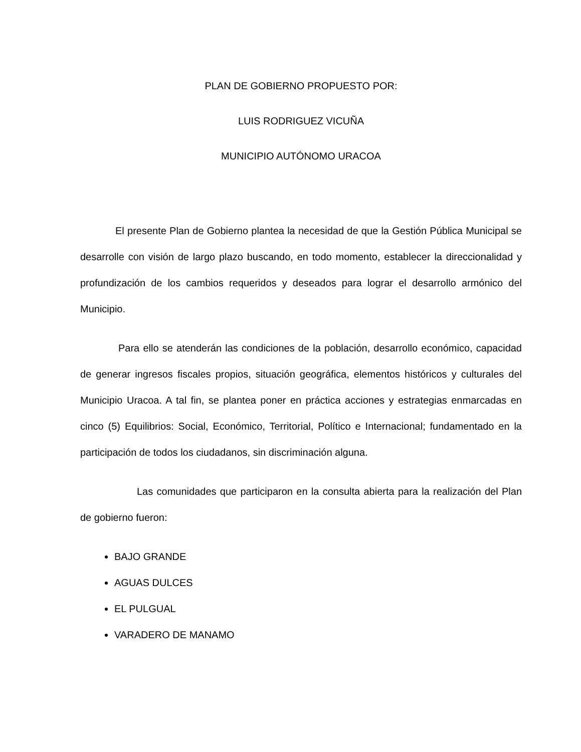PLAN DE GOBIERNO PROPUESTO POR:
LUIS RODRIGUEZ VICUÑA
MUNICIPIO AUTÓNOMO URACOA
El presente Plan de Gobierno plantea la necesidad de que la Gestión Pública Municipal se desarrolle con visión de largo plazo buscando, en todo momento, establecer la direccionalidad y profundización de los cambios requeridos y deseados para lograr el desarrollo armónico del Municipio.
Para ello se atenderán las condiciones de la población, desarrollo económico, capacidad de generar ingresos fiscales propios, situación geográfica, elementos históricos y culturales del Municipio Uracoa. A tal fin, se plantea poner en práctica acciones y estrategias enmarcadas en cinco (5) Equilibrios: Social, Económico, Territorial, Político e Internacional; fundamentado en la participación de todos los ciudadanos, sin discriminación alguna.
Las comunidades que participaron en la consulta abierta para la realización del Plan de gobierno fueron:
BAJO GRANDE
AGUAS DULCES
EL PULGUAL
VARADERO DE MANAMO